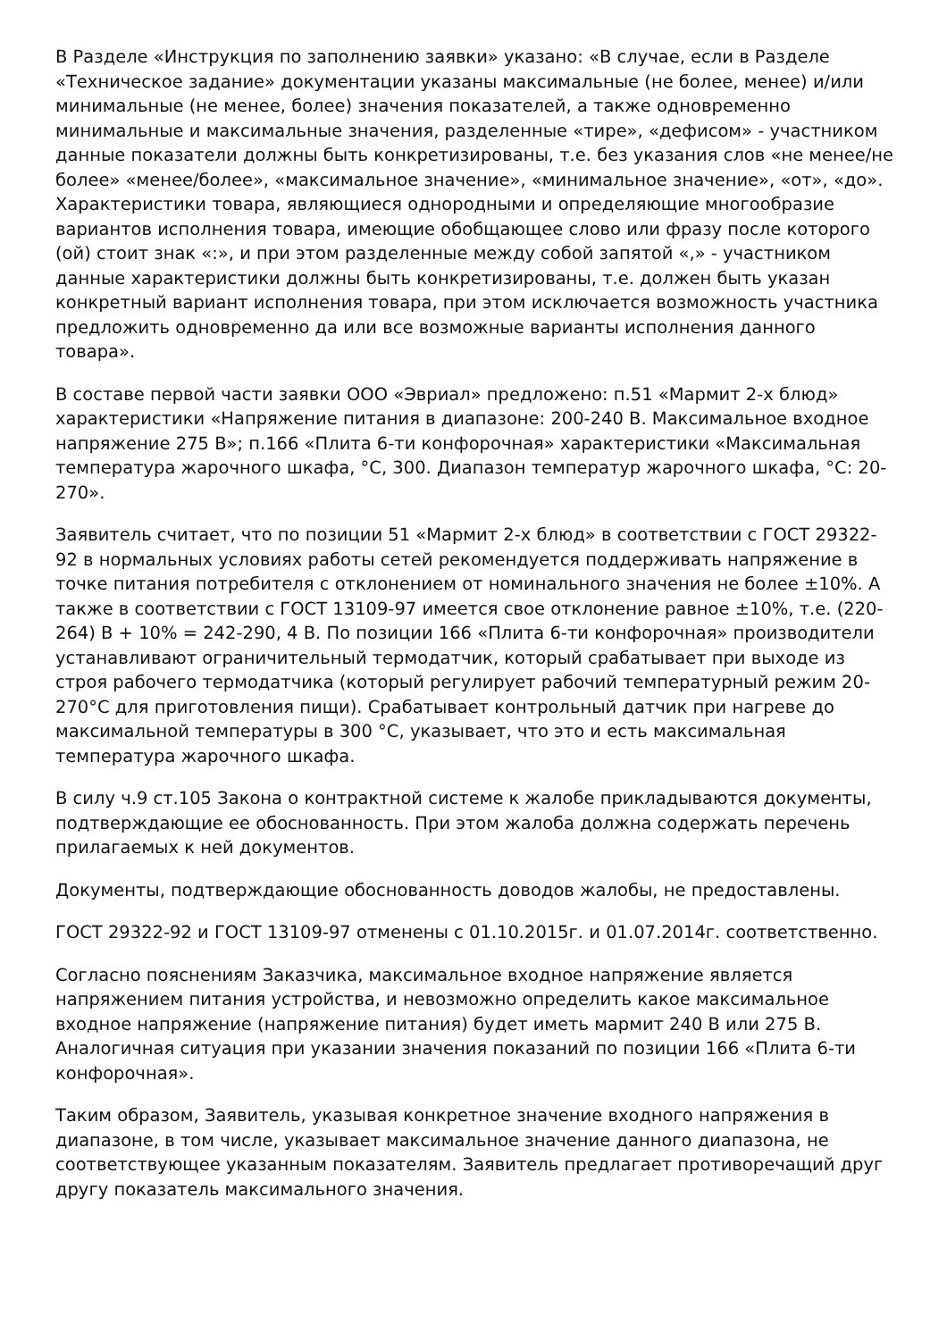В Разделе «Инструкция по заполнению заявки» указано: «В случае, если в Разделе «Техническое задание» документации указаны максимальные (не более, менее) и/или минимальные (не менее, более) значения показателей, а также одновременно минимальные и максимальные значения, разделенные «тире», «дефисом» - участником данные показатели должны быть конкретизированы, т.е. без указания слов «не менее/не более» «менее/более», «максимальное значение», «минимальное значение», «от», «до». Характеристики товара, являющиеся однородными и определяющие многообразие вариантов исполнения товара, имеющие обобщающее слово или фразу после которого (ой) стоит знак «:», и при этом разделенные между собой запятой «,» - участником данные характеристики должны быть конкретизированы, т.е. должен быть указан конкретный вариант исполнения товара, при этом исключается возможность участника предложить одновременно да или все возможные варианты исполнения данного товара».
В составе первой части заявки ООО «Эвриал» предложено: п.51 «Мармит 2-х блюд» характеристики «Напряжение питания в диапазоне: 200-240 В. Максимальное входное напряжение 275 В»; п.166 «Плита 6-ти конфорочная» характеристики «Максимальная температура жарочного шкафа, °С, 300. Диапазон температур жарочного шкафа, °С: 20-270».
Заявитель считает, что по позиции 51 «Мармит 2-х блюд» в соответствии с ГОСТ 29322-92 в нормальных условиях работы сетей рекомендуется поддерживать напряжение в точке питания потребителя с отклонением от номинального значения не более ±10%. А также в соответствии с ГОСТ 13109-97 имеется свое отклонение равное ±10%, т.е. (220-264) В + 10% = 242-290, 4 В. По позиции 166 «Плита 6-ти конфорочная» производители устанавливают ограничительный термодатчик, который срабатывает при выходе из строя рабочего термодатчика (который регулирует рабочий температурный режим 20-270°С для приготовления пищи). Срабатывает контрольный датчик при нагреве до максимальной температуры в 300 °С, указывает, что это и есть максимальная температура жарочного шкафа.
В силу ч.9 ст.105 Закона о контрактной системе к жалобе прикладываются документы, подтверждающие ее обоснованность. При этом жалоба должна содержать перечень прилагаемых к ней документов.
Документы, подтверждающие обоснованность доводов жалобы, не предоставлены.
ГОСТ 29322-92 и ГОСТ 13109-97 отменены с 01.10.2015г. и 01.07.2014г. соответственно.
Согласно пояснениям Заказчика, максимальное входное напряжение является напряжением питания устройства, и невозможно определить какое максимальное входное напряжение (напряжение питания) будет иметь мармит 240 В или 275 В. Аналогичная ситуация при указании значения показаний по позиции 166 «Плита 6-ти конфорочная».
Таким образом, Заявитель, указывая конкретное значение входного напряжения в диапазоне, в том числе, указывает максимальное значение данного диапазона, не соответствующее указанным показателям. Заявитель предлагает противоречащий друг другу показатель максимального значения.